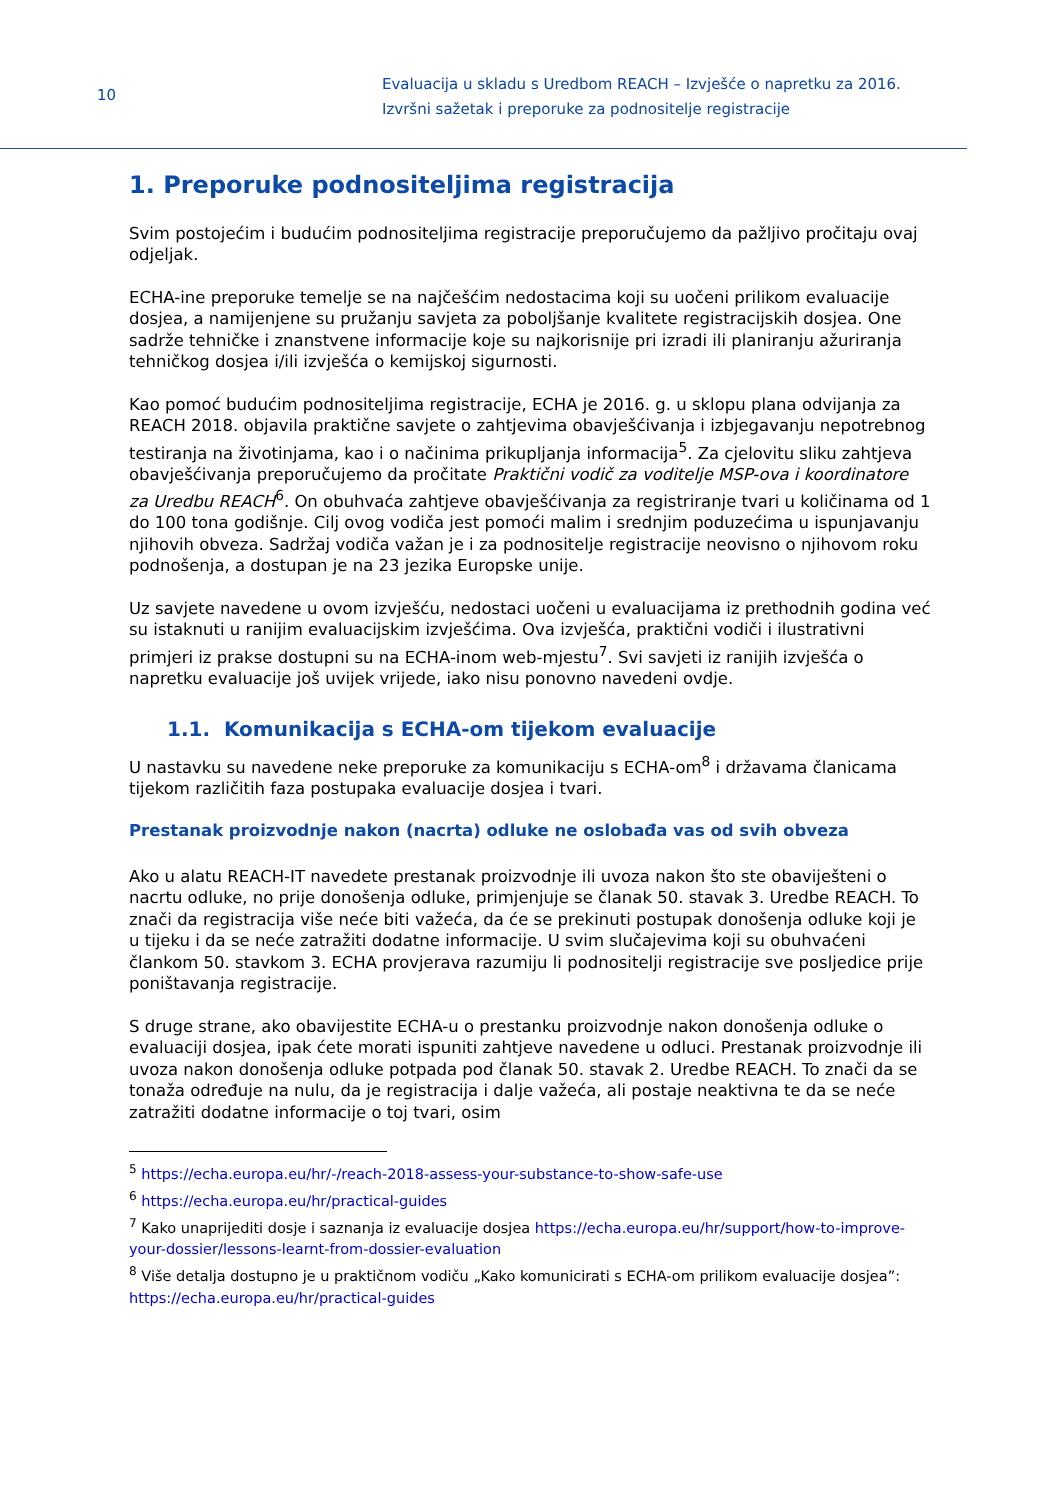10
Evaluacija u skladu s Uredbom REACH – Izvješće o napretku za 2016.
Izvršni sažetak i preporuke za podnositelje registracije
1. Preporuke podnositeljima registracija
Svim postojećim i budućim podnositeljima registracije preporučujemo da pažljivo pročitaju ovaj odjeljak.
ECHA-ine preporuke temelje se na najčešćim nedostacima koji su uočeni prilikom evaluacije dosjea, a namijenjene su pružanju savjeta za poboljšanje kvalitete registracijskih dosjea. One sadrže tehničke i znanstvene informacije koje su najkorisnije pri izradi ili planiranju ažuriranja tehničkog dosjea i/ili izvješća o kemijskoj sigurnosti.
Kao pomoć budućim podnositeljima registracije, ECHA je 2016. g. u sklopu plana odvijanja za REACH 2018. objavila praktične savjete o zahtjevima obavješćivanja i izbjegavanju nepotrebnog testiranja na životinjama, kao i o načinima prikupljanja informacija<sup>5</sup>. Za cjelovitu sliku zahtjeva obavješćivanja preporučujemo da pročitate Praktični vodič za voditelje MSP-ova i koordinatore za Uredbu REACH<sup>6</sup>. On obuhvaća zahtjeve obavješćivanja za registriranje tvari u količinama od 1 do 100 tona godišnje. Cilj ovog vodiča jest pomoći malim i srednjim poduzećima u ispunjavanju njihovih obveza. Sadržaj vodiča važan je i za podnositelje registracije neovisno o njihovom roku podnošenja, a dostupan je na 23 jezika Europske unije.
Uz savjete navedene u ovom izvješću, nedostaci uočeni u evaluacijama iz prethodnih godina već su istaknuti u ranijim evaluacijskim izvješćima. Ova izvješća, praktični vodiči i ilustrativni primjeri iz prakse dostupni su na ECHA-inom web-mjestu<sup>7</sup>. Svi savjeti iz ranijih izvješća o napretku evaluacije još uvijek vrijede, iako nisu ponovno navedeni ovdje.
1.1. Komunikacija s ECHA-om tijekom evaluacije
U nastavku su navedene neke preporuke za komunikaciju s ECHA-om<sup>8</sup> i državama članicama tijekom različitih faza postupaka evaluacije dosjea i tvari.
Prestanak proizvodnje nakon (nacrta) odluke ne oslobađa vas od svih obveza
Ako u alatu REACH-IT navedete prestanak proizvodnje ili uvoza nakon što ste obaviješteni o nacrtu odluke, no prije donošenja odluke, primjenjuje se članak 50. stavak 3. Uredbe REACH. To znači da registracija više neće biti važeća, da će se prekinuti postupak donošenja odluke koji je u tijeku i da se neće zatražiti dodatne informacije. U svim slučajevima koji su obuhvaćeni člankom 50. stavkom 3. ECHA provjerava razumiju li podnositelji registracije sve posljedice prije poništavanja registracije.
S druge strane, ako obavijestite ECHA-u o prestanku proizvodnje nakon donošenja odluke o evaluaciji dosjea, ipak ćete morati ispuniti zahtjeve navedene u odluci. Prestanak proizvodnje ili uvoza nakon donošenja odluke potpada pod članak 50. stavak 2. Uredbe REACH. To znači da se tonaža određuje na nulu, da je registracija i dalje važeća, ali postaje neaktivna te da se neće zatražiti dodatne informacije o toj tvari, osim
<sup>5</sup> https://echa.europa.eu/hr/-/reach-2018-assess-your-substance-to-show-safe-use
<sup>6</sup> https://echa.europa.eu/hr/practical-guides
<sup>7</sup> Kako unaprijediti dosje i saznanja iz evaluacije dosjea https://echa.europa.eu/hr/support/how-to-improve-your-dossier/lessons-learnt-from-dossier-evaluation
<sup>8</sup> Više detalja dostupno je u praktičnom vodiču „Kako komunicirati s ECHA-om prilikom evaluacije dosjea”: https://echa.europa.eu/hr/practical-guides